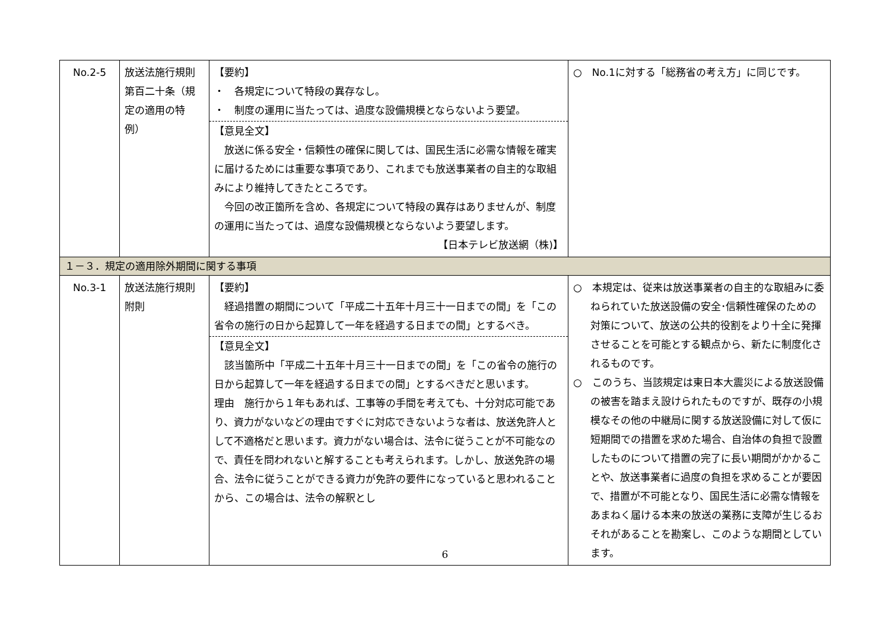| No.2-5 | 放送法施行規則第百二十条（規定の適用の特例） | 【要約】 ・ 各規定について特段の異存なし。 ・ 制度の運用に当たっては、過度な設備規模とならないよう要望。 【意見全文】 放送に係る安全・信頼性の確保に関しては、国民生活に必需な情報を確実に届けるためには重要な事項であり、これまでも放送事業者の自主的な取組みにより維持してきたところです。 今回の改正箇所を含め、各規定について特段の異存はありませんが、制度の運用に当たっては、過度な設備規模とならないよう要望します。 【日本テレビ放送網（株)】 | ○ No.1に対する「総務省の考え方」に同じです。 |
| １－３．規定の適用除外期間に関する事項 | | | |
| No.3-1 | 放送法施行規則附則 | 【要約】 経過措置の期間について「平成二十五年十月三十一日までの間」を「この省令の施行の日から起算して一年を経過する日までの間」とするべき。 【意見全文】 該当箇所中「平成二十五年十月三十一日までの間」を「この省令の施行の日から起算して一年を経過する日までの間」とするべきだと思います。 理由 施行から１年もあれば、工事等の手間を考えても、十分対応可能であり、資力がないなどの理由ですぐに対応できないような者は、放送免許人として不適格だと思います。資力がない場合は、法令に従うことが不可能なので、責任を問われないと解することも考えられます。しかし、放送免許の場合、法令に従うことができる資力が免許の要件になっていると思われることから、この場合は、法令の解釈とし | ○ 本規定は、従来は放送事業者の自主的な取組みに委ねられていた放送設備の安全･信頼性確保のための対策について、放送の公共的役割をより十全に発揮させることを可能とする観点から、新たに制度化されるものです。 ○ このうち、当該規定は東日本大震災による放送設備の被害を踏まえ設けられたものですが、既存の小規模なその他の中継局に関する放送設備に対して仮に短期間での措置を求めた場合、自治体の負担で設置したものについて措置の完了に長い期間がかかることや、放送事業者に過度の負担を求めることが要因で、措置が不可能となり、国民生活に必需な情報をあまねく届ける本来の放送の業務に支障が生じるおそれがあることを勘案し、このような期間としています。 |
6